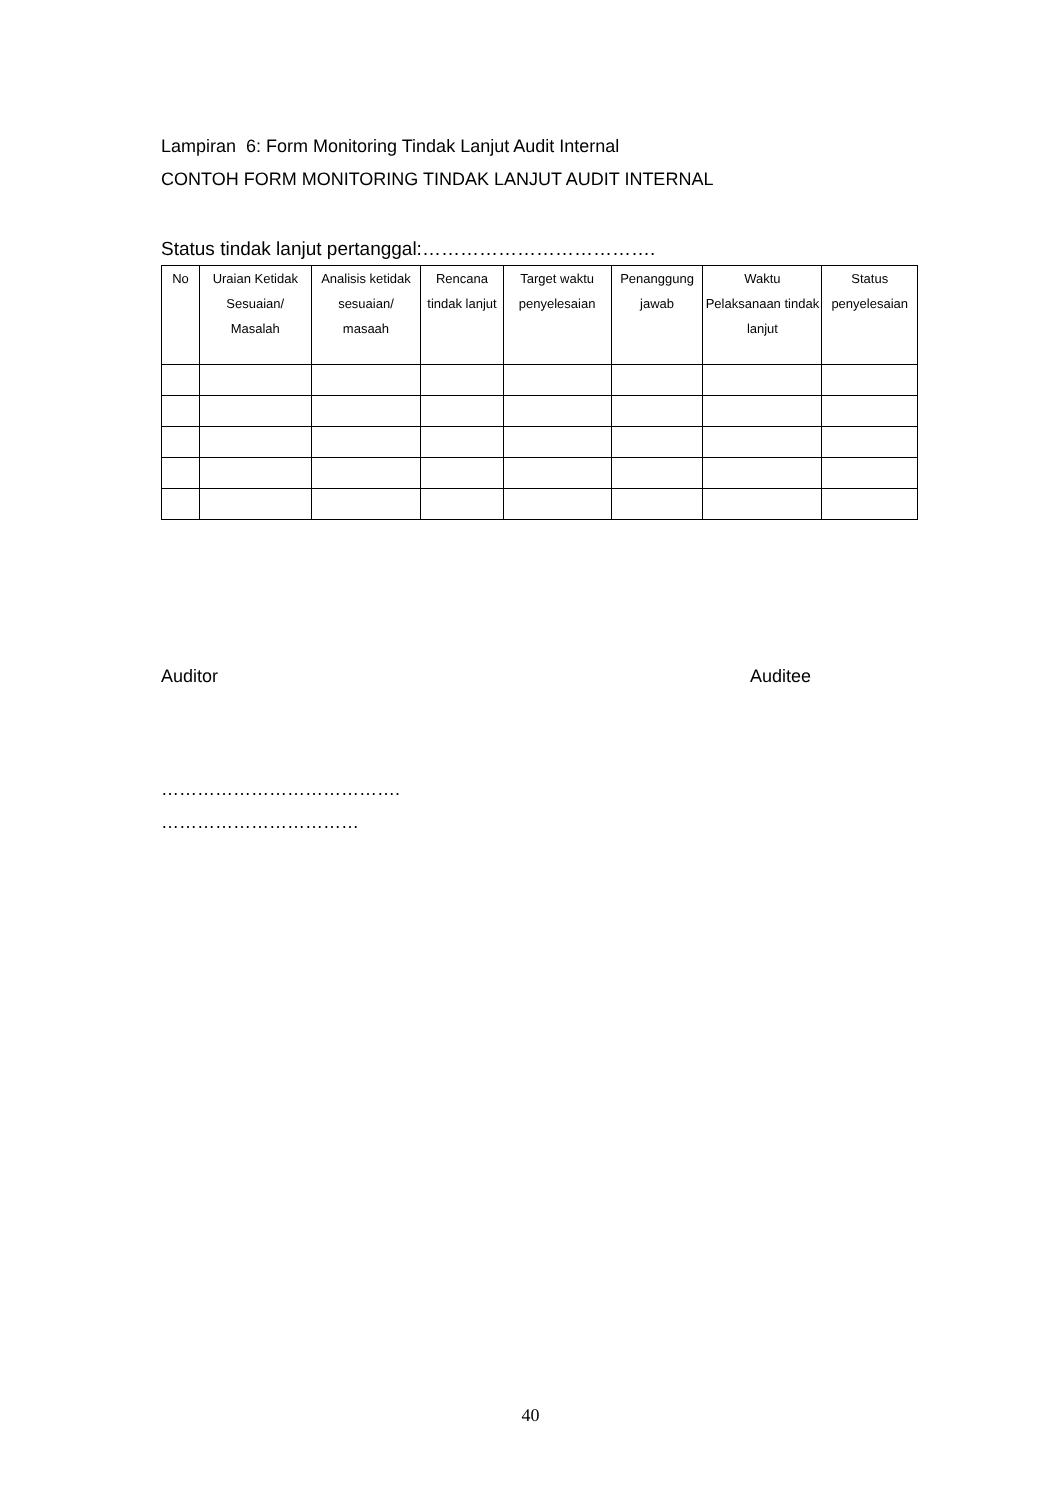Lampiran 6: Form Monitoring Tindak Lanjut Audit Internal
CONTOH FORM MONITORING TINDAK LANJUT AUDIT INTERNAL
Status tindak lanjut pertanggal:……………………………….
| No | Uraian Ketidak Sesuaian/ Masalah | Analisis ketidak sesuaian/ masaah | Rencana tindak lanjut | Target waktu penyelesaian | Penanggung jawab | Waktu Pelaksanaan tindak lanjut | Status penyelesaian |
| --- | --- | --- | --- | --- | --- | --- | --- |
Auditor Auditee
………………………………….
……………………………
40